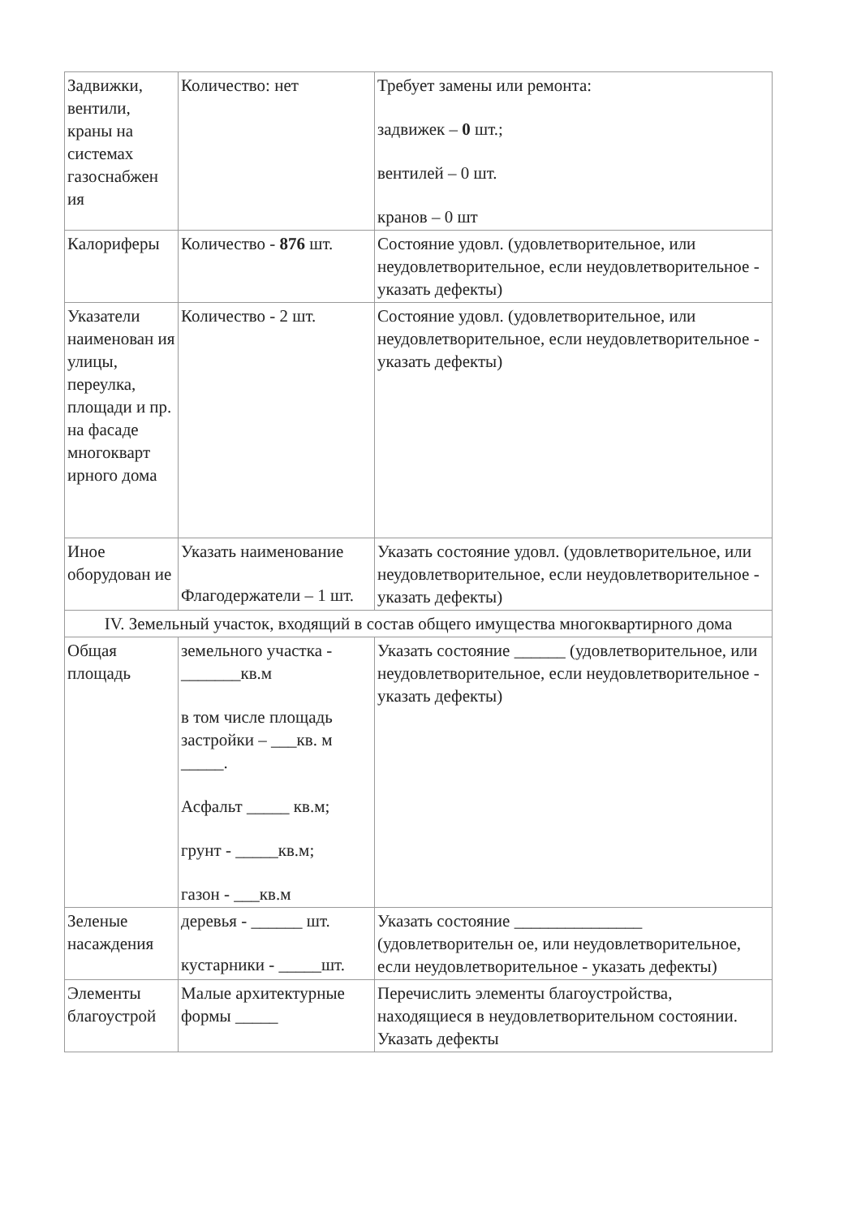| Задвижки, вентили, краны на системах газоснабжен ия | Количество: нет | Требует замены или ремонта: задвижек – 0 шт.; вентилей – 0 шт. кранов – 0 шт |
| Калориферы | Количество - 876 шт. | Состояние удовл. (удовлетворительное, или неудовлетворительное, если неудовлетворительное - указать дефекты) |
| Указатели наименован ия улицы, переулка, площади и пр. на фасаде многокварт ирного дома | Количество - 2 шт. | Состояние удовл. (удовлетворительное, или неудовлетворительное, если неудовлетворительное - указать дефекты) |
| Иное оборудован ие | Указать наименование Флагодержатели – 1 шт. | Указать состояние удовл. (удовлетворительное, или неудовлетворительное, если неудовлетворительное - указать дефекты) |
| IV. Земельный участок, входящий в состав общего имущества многоквартирного дома | | |
| Общая площадь | земельного участка - _______кв.м в том числе площадь застройки – ___кв. м _____. Асфальт _____ кв.м; грунт - _____кв.м; газон - ___кв.м | Указать состояние ______ (удовлетворительное, или неудовлетворительное, если неудовлетворительное - указать дефекты) |
| Зеленые насаждения | деревья - ______ шт. кустарники - _____шт. | Указать состояние _______________ (удовлетворительн ое, или неудовлетворительное, если неудовлетворительное - указать дефекты) |
| Элементы благоустрой | Малые архитектурные формы _____ | Перечислить элементы благоустройства, находящиеся в неудовлетворительном состоянии. Указать дефекты |